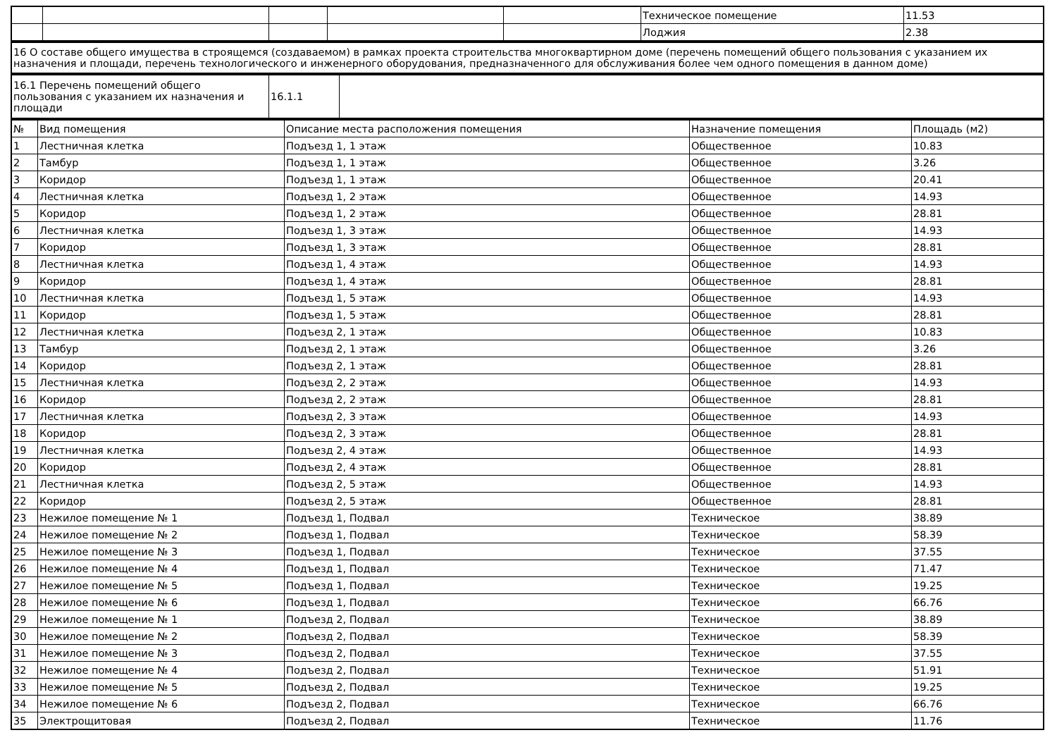| | | | | | Техническое помещение | 11.53 |
| | | | | | Лоджия | 2.38 |
| 16 О составе общего имущества в строящемся (создаваемом) в рамках проекта строительства многоквартирном доме (перечень помещений общего пользования с указанием их назначения и площади, перечень технологического и инженерного оборудования, предназначенного для обслуживания более чем одного помещения в данном доме) |
| 16.1 Перечень помещений общего пользования с указанием их назначения и площади | 16.1.1 | |
| № | Вид помещения | Описание места расположения помещения | Назначение помещения | Площадь (м2) |
| 1 | Лестничная клетка | Подъезд 1, 1 этаж | Общественное | 10.83 |
| 2 | Тамбур | Подъезд 1, 1 этаж | Общественное | 3.26 |
| 3 | Коридор | Подъезд 1, 1 этаж | Общественное | 20.41 |
| 4 | Лестничная клетка | Подъезд 1, 2 этаж | Общественное | 14.93 |
| 5 | Коридор | Подъезд 1, 2 этаж | Общественное | 28.81 |
| 6 | Лестничная клетка | Подъезд 1, 3 этаж | Общественное | 14.93 |
| 7 | Коридор | Подъезд 1, 3 этаж | Общественное | 28.81 |
| 8 | Лестничная клетка | Подъезд 1, 4 этаж | Общественное | 14.93 |
| 9 | Коридор | Подъезд 1, 4 этаж | Общественное | 28.81 |
| 10 | Лестничная клетка | Подъезд 1, 5 этаж | Общественное | 14.93 |
| 11 | Коридор | Подъезд 1, 5 этаж | Общественное | 28.81 |
| 12 | Лестничная клетка | Подъезд 2, 1 этаж | Общественное | 10.83 |
| 13 | Тамбур | Подъезд 2, 1 этаж | Общественное | 3.26 |
| 14 | Коридор | Подъезд 2, 1 этаж | Общественное | 28.81 |
| 15 | Лестничная клетка | Подъезд 2, 2 этаж | Общественное | 14.93 |
| 16 | Коридор | Подъезд 2, 2 этаж | Общественное | 28.81 |
| 17 | Лестничная клетка | Подъезд 2, 3 этаж | Общественное | 14.93 |
| 18 | Коридор | Подъезд 2, 3 этаж | Общественное | 28.81 |
| 19 | Лестничная клетка | Подъезд 2, 4 этаж | Общественное | 14.93 |
| 20 | Коридор | Подъезд 2, 4 этаж | Общественное | 28.81 |
| 21 | Лестничная клетка | Подъезд 2, 5 этаж | Общественное | 14.93 |
| 22 | Коридор | Подъезд 2, 5 этаж | Общественное | 28.81 |
| 23 | Нежилое помещение № 1 | Подъезд 1, Подвал | Техническое | 38.89 |
| 24 | Нежилое помещение № 2 | Подъезд 1, Подвал | Техническое | 58.39 |
| 25 | Нежилое помещение № 3 | Подъезд 1, Подвал | Техническое | 37.55 |
| 26 | Нежилое помещение № 4 | Подъезд 1, Подвал | Техническое | 71.47 |
| 27 | Нежилое помещение № 5 | Подъезд 1, Подвал | Техническое | 19.25 |
| 28 | Нежилое помещение № 6 | Подъезд 1, Подвал | Техническое | 66.76 |
| 29 | Нежилое помещение № 1 | Подъезд 2, Подвал | Техническое | 38.89 |
| 30 | Нежилое помещение № 2 | Подъезд 2, Подвал | Техническое | 58.39 |
| 31 | Нежилое помещение № 3 | Подъезд 2, Подвал | Техническое | 37.55 |
| 32 | Нежилое помещение № 4 | Подъезд 2, Подвал | Техническое | 51.91 |
| 33 | Нежилое помещение № 5 | Подъезд 2, Подвал | Техническое | 19.25 |
| 34 | Нежилое помещение № 6 | Подъезд 2, Подвал | Техническое | 66.76 |
| 35 | Электрощитовая | Подъезд 2, Подвал | Техническое | 11.76 |